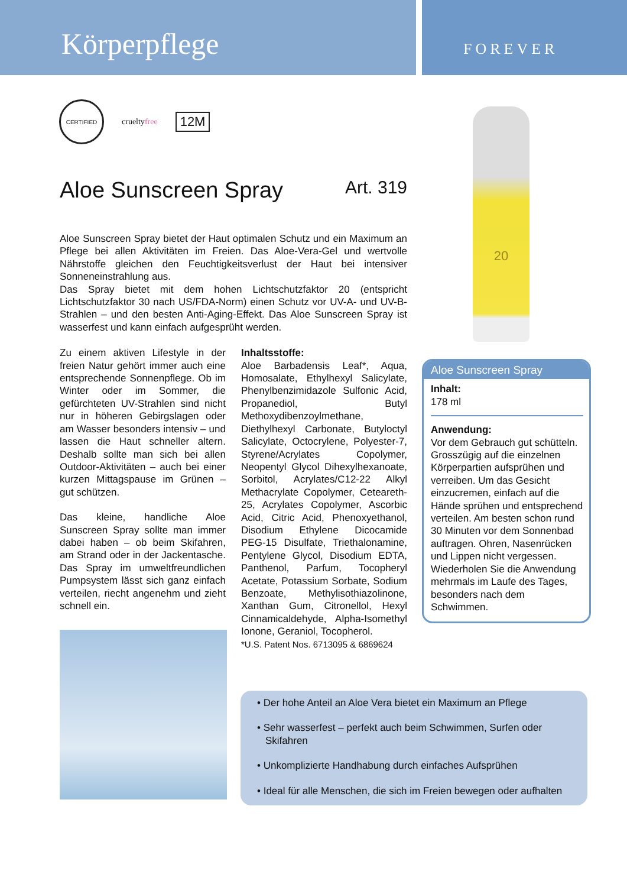Körperpflege
FOREVER
CERTIFIED
crueltyfree
12M
20
Aloe Sunscreen Spray Art. 319
Aloe Sunscreen Spray bietet der Haut optimalen Schutz und ein Maximum an Pflege bei allen Aktivitäten im Freien. Das Aloe-Vera-Gel und wertvolle Nährstoffe gleichen den Feuchtigkeitsverlust der Haut bei intensiver Sonneneinstrahlung aus.
Das Spray bietet mit dem hohen Lichtschutzfaktor 20 (entspricht Lichtschutzfaktor 30 nach US/FDA-Norm) einen Schutz vor UV-A- und UV-B-Strahlen – und den besten Anti-Aging-Effekt. Das Aloe Sunscreen Spray ist wasserfest und kann einfach aufgesprüht werden.
Zu einem aktiven Lifestyle in der freien Natur gehört immer auch eine entsprechende Sonnenpflege. Ob im Winter oder im Sommer, die gefürchteten UV-Strahlen sind nicht nur in höheren Gebirgslagen oder am Wasser besonders intensiv – und lassen die Haut schneller altern. Deshalb sollte man sich bei allen Outdoor-Aktivitäten – auch bei einer kurzen Mittagspause im Grünen – gut schützen.
Das kleine, handliche Aloe Sunscreen Spray sollte man immer dabei haben – ob beim Skifahren, am Strand oder in der Jackentasche. Das Spray im umweltfreundlichen Pumpsystem lässt sich ganz einfach verteilen, riecht angenehm und zieht schnell ein.
Inhaltsstoffe:
Aloe Barbadensis Leaf*, Aqua, Homosalate, Ethylhexyl Salicylate, Phenylbenzimidazole Sulfonic Acid, Propanediol, Butyl Methoxydibenzoylmethane, Diethylhexyl Carbonate, Butyloctyl Salicylate, Octocrylene, Polyester-7, Styrene/Acrylates Copolymer, Neopentyl Glycol Dihexylhexanoate, Sorbitol, Acrylates/C12-22 Alkyl Methacrylate Copolymer, Ceteareth-25, Acrylates Copolymer, Ascorbic Acid, Citric Acid, Phenoxyethanol, Disodium Ethylene Dicocamide PEG-15 Disulfate, Triethalonamine, Pentylene Glycol, Disodium EDTA, Panthenol, Parfum, Tocopheryl Acetate, Potassium Sorbate, Sodium Benzoate, Methylisothiazolinone, Xanthan Gum, Citronellol, Hexyl Cinnamicaldehyde, Alpha-Isomethyl Ionone, Geraniol, Tocopherol.
*U.S. Patent Nos. 6713095 & 6869624
Aloe Sunscreen Spray
Inhalt:
178 ml
Anwendung:
Vor dem Gebrauch gut schütteln. Grosszügig auf die einzelnen Körperpartien aufsprühen und verreiben. Um das Gesicht einzucremen, einfach auf die Hände sprühen und entsprechend verteilen. Am besten schon rund 30 Minuten vor dem Sonnenbad auftragen. Ohren, Nasenrücken und Lippen nicht vergessen. Wiederholen Sie die Anwendung mehrmals im Laufe des Tages, besonders nach dem Schwimmen.
• Der hohe Anteil an Aloe Vera bietet ein Maximum an Pflege
• Sehr wasserfest – perfekt auch beim Schwimmen, Surfen oder Skifahren
• Unkomplizierte Handhabung durch einfaches Aufsprühen
• Ideal für alle Menschen, die sich im Freien bewegen oder aufhalten